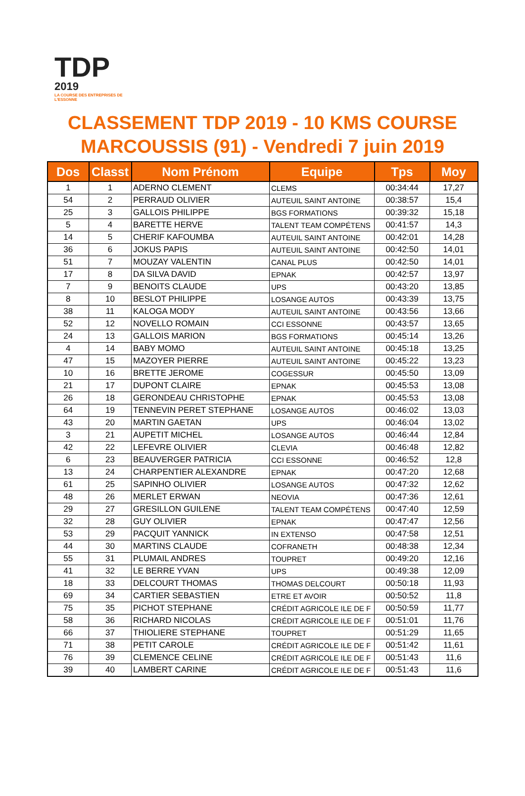TDP
2019
LA COURSE DES ENTREPRISES DE L'ESSONNE
CLASSEMENT TDP 2019 - 10 KMS COURSE
MARCOUSSIS (91) - Vendredi 7 juin 2019
| Dos | Classt | Nom Prénom | Equipe | Tps | Moy |
| --- | --- | --- | --- | --- | --- |
| 1 | 1 | ADERNO CLEMENT | CLEMS | 00:34:44 | 17,27 |
| 54 | 2 | PERRAUD OLIVIER | AUTEUIL SAINT ANTOINE | 00:38:57 | 15,4 |
| 25 | 3 | GALLOIS PHILIPPE | BGS FORMATIONS | 00:39:32 | 15,18 |
| 5 | 4 | BARETTE HERVE | TALENT TEAM COMPÉTENS | 00:41:57 | 14,3 |
| 14 | 5 | CHERIF KAFOUMBA | AUTEUIL SAINT ANTOINE | 00:42:01 | 14,28 |
| 36 | 6 | JOKUS PAPIS | AUTEUIL SAINT ANTOINE | 00:42:50 | 14,01 |
| 51 | 7 | MOUZAY VALENTIN | CANAL PLUS | 00:42:50 | 14,01 |
| 17 | 8 | DA SILVA DAVID | EPNAK | 00:42:57 | 13,97 |
| 7 | 9 | BENOITS CLAUDE | UPS | 00:43:20 | 13,85 |
| 8 | 10 | BESLOT PHILIPPE | LOSANGE AUTOS | 00:43:39 | 13,75 |
| 38 | 11 | KALOGA MODY | AUTEUIL SAINT ANTOINE | 00:43:56 | 13,66 |
| 52 | 12 | NOVELLO ROMAIN | CCI ESSONNE | 00:43:57 | 13,65 |
| 24 | 13 | GALLOIS MARION | BGS FORMATIONS | 00:45:14 | 13,26 |
| 4 | 14 | BABY MOMO | AUTEUIL SAINT ANTOINE | 00:45:18 | 13,25 |
| 47 | 15 | MAZOYER PIERRE | AUTEUIL SAINT ANTOINE | 00:45:22 | 13,23 |
| 10 | 16 | BRETTE JEROME | COGESSUR | 00:45:50 | 13,09 |
| 21 | 17 | DUPONT CLAIRE | EPNAK | 00:45:53 | 13,08 |
| 26 | 18 | GERONDEAU CHRISTOPHE | EPNAK | 00:45:53 | 13,08 |
| 64 | 19 | TENNEVIN PERET STEPHANE | LOSANGE AUTOS | 00:46:02 | 13,03 |
| 43 | 20 | MARTIN GAETAN | UPS | 00:46:04 | 13,02 |
| 3 | 21 | AUPETIT MICHEL | LOSANGE AUTOS | 00:46:44 | 12,84 |
| 42 | 22 | LEFEVRE OLIVIER | CLEVIA | 00:46:48 | 12,82 |
| 6 | 23 | BEAUVERGER PATRICIA | CCI ESSONNE | 00:46:52 | 12,8 |
| 13 | 24 | CHARPENTIER ALEXANDRE | EPNAK | 00:47:20 | 12,68 |
| 61 | 25 | SAPINHO OLIVIER | LOSANGE AUTOS | 00:47:32 | 12,62 |
| 48 | 26 | MERLET ERWAN | NEOVIA | 00:47:36 | 12,61 |
| 29 | 27 | GRESILLON GUILENE | TALENT TEAM COMPÉTENS | 00:47:40 | 12,59 |
| 32 | 28 | GUY OLIVIER | EPNAK | 00:47:47 | 12,56 |
| 53 | 29 | PACQUIT YANNICK | IN EXTENSO | 00:47:58 | 12,51 |
| 44 | 30 | MARTINS CLAUDE | COFRANETH | 00:48:38 | 12,34 |
| 55 | 31 | PLUMAIL ANDRES | TOUPRET | 00:49:20 | 12,16 |
| 41 | 32 | LE BERRE YVAN | UPS | 00:49:38 | 12,09 |
| 18 | 33 | DELCOURT THOMAS | THOMAS DELCOURT | 00:50:18 | 11,93 |
| 69 | 34 | CARTIER SEBASTIEN | ETRE ET AVOIR | 00:50:52 | 11,8 |
| 75 | 35 | PICHOT STEPHANE | CRÉDIT AGRICOLE ILE DE F | 00:50:59 | 11,77 |
| 58 | 36 | RICHARD NICOLAS | CRÉDIT AGRICOLE ILE DE F | 00:51:01 | 11,76 |
| 66 | 37 | THIOLIERE STEPHANE | TOUPRET | 00:51:29 | 11,65 |
| 71 | 38 | PETIT CAROLE | CRÉDIT AGRICOLE ILE DE F | 00:51:42 | 11,61 |
| 76 | 39 | CLEMENCE CELINE | CRÉDIT AGRICOLE ILE DE F | 00:51:43 | 11,6 |
| 39 | 40 | LAMBERT CARINE | CRÉDIT AGRICOLE ILE DE F | 00:51:43 | 11,6 |